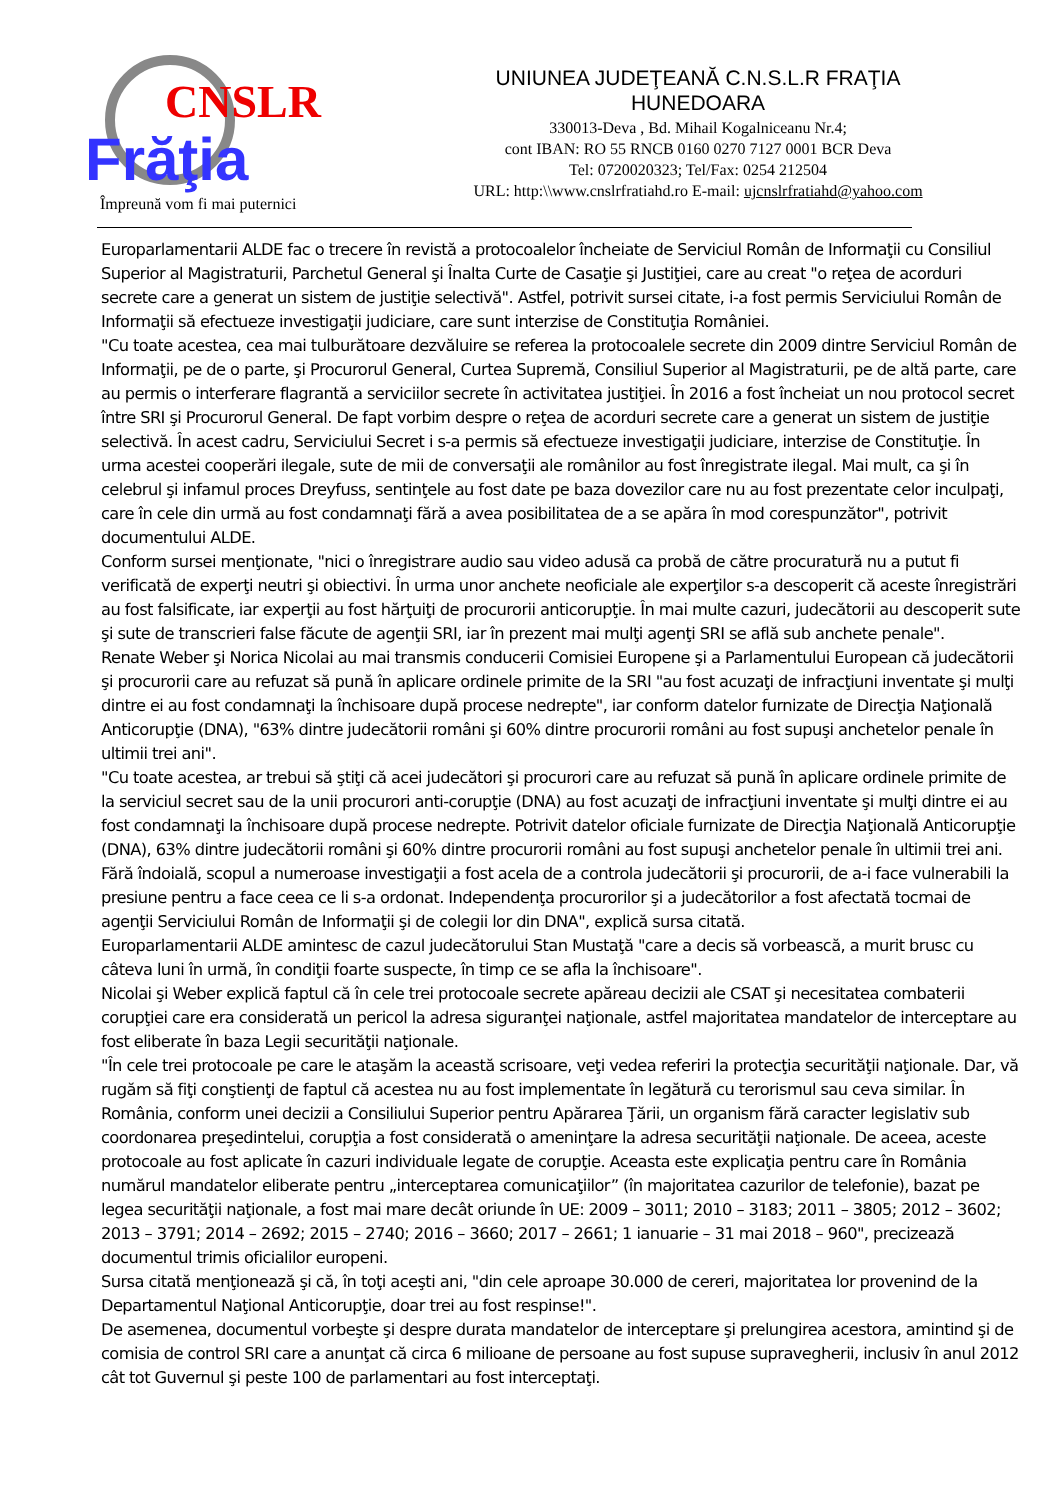CNSLR
Frăţia
Împreună vom fi mai puternici
UNIUNEA JUDEŢEANĂ C.N.S.L.R FRAŢIA
HUNEDOARA
330013-Deva , Bd. Mihail Kogalniceanu Nr.4;
cont IBAN: RO 55 RNCB 0160 0270 7127 0001 BCR Deva
Tel: 0720020323; Tel/Fax: 0254 212504
URL: http:\\www.cnslrfratiahd.ro E-mail: ujcnslrfratiahd@yahoo.com
Europarlamentarii ALDE fac o trecere în revistă a protocoalelor încheiate de Serviciul Român de Informaţii cu Consiliul Superior al Magistraturii, Parchetul General şi Înalta Curte de Casaţie şi Justiţiei, care au creat "o reţea de acorduri secrete care a generat un sistem de justiţie selectivă". Astfel, potrivit sursei citate, i-a fost permis Serviciului Român de Informaţii să efectueze investigaţii judiciare, care sunt interzise de Constituţia României.
"Cu toate acestea, cea mai tulburătoare dezvăluire se referea la protocoalele secrete din 2009 dintre Serviciul Român de Informaţii, pe de o parte, şi Procurorul General, Curtea Supremă, Consiliul Superior al Magistraturii, pe de altă parte, care au permis o interferare flagrantă a serviciilor secrete în activitatea justiţiei. În 2016 a fost încheiat un nou protocol secret între SRI şi Procurorul General. De fapt vorbim despre o reţea de acorduri secrete care a generat un sistem de justiţie selectivă. În acest cadru, Serviciului Secret i s-a permis să efectueze investigaţii judiciare, interzise de Constituţie. În urma acestei cooperări ilegale, sute de mii de conversaţii ale românilor au fost înregistrate ilegal. Mai mult, ca şi în celebrul şi infamul proces Dreyfuss, sentinţele au fost date pe baza dovezilor care nu au fost prezentate celor inculpaţi, care în cele din urmă au fost condamnaţi fără a avea posibilitatea de a se apăra în mod corespunzător", potrivit documentului ALDE.
Conform sursei menţionate, "nici o înregistrare audio sau video adusă ca probă de către procuratură nu a putut fi verificată de experţi neutri şi obiectivi. În urma unor anchete neoficiale ale experţilor s-a descoperit că aceste înregistrări au fost falsificate, iar experţii au fost hărţuiţi de procurorii anticorupţie. În mai multe cazuri, judecătorii au descoperit sute şi sute de transcrieri false făcute de agenţii SRI, iar în prezent mai mulţi agenţi SRI se află sub anchete penale".
Renate Weber şi Norica Nicolai au mai transmis conducerii Comisiei Europene şi a Parlamentului European că judecătorii şi procurorii care au refuzat să pună în aplicare ordinele primite de la SRI "au fost acuzaţi de infracţiuni inventate şi mulţi dintre ei au fost condamnaţi la închisoare după procese nedrepte", iar conform datelor furnizate de Direcţia Naţională Anticorupţie (DNA), "63% dintre judecătorii români şi 60% dintre procurorii români au fost supuşi anchetelor penale în ultimii trei ani".
"Cu toate acestea, ar trebui să ştiţi că acei judecători şi procurori care au refuzat să pună în aplicare ordinele primite de la serviciul secret sau de la unii procurori anti-corupţie (DNA) au fost acuzaţi de infracţiuni inventate şi mulţi dintre ei au fost condamnaţi la închisoare după procese nedrepte. Potrivit datelor oficiale furnizate de Direcţia Naţională Anticorupţie (DNA), 63% dintre judecătorii români şi 60% dintre procurorii români au fost supuşi anchetelor penale în ultimii trei ani. Fără îndoială, scopul a numeroase investigaţii a fost acela de a controla judecătorii şi procurorii, de a-i face vulnerabili la presiune pentru a face ceea ce li s-a ordonat. Independenţa procurorilor şi a judecătorilor a fost afectată tocmai de agenţii Serviciului Român de Informaţii şi de colegii lor din DNA", explică sursa citată.
Europarlamentarii ALDE amintesc de cazul judecătorului Stan Mustaţă "care a decis să vorbească, a murit brusc cu câteva luni în urmă, în condiţii foarte suspecte, în timp ce se afla la închisoare".
Nicolai şi Weber explică faptul că în cele trei protocoale secrete apăreau decizii ale CSAT şi necesitatea combaterii corupţiei care era considerată un pericol la adresa siguranţei naţionale, astfel majoritatea mandatelor de interceptare au fost eliberate în baza Legii securităţii naţionale.
"În cele trei protocoale pe care le ataşăm la această scrisoare, veţi vedea referiri la protecţia securităţii naţionale. Dar, vă rugăm să fiţi conştienţi de faptul că acestea nu au fost implementate în legătură cu terorismul sau ceva similar. În România, conform unei decizii a Consiliului Superior pentru Apărarea Ţării, un organism fără caracter legislativ sub coordonarea preşedintelui, corupţia a fost considerată o ameninţare la adresa securităţii naţionale. De aceea, aceste protocoale au fost aplicate în cazuri individuale legate de corupţie. Aceasta este explicaţia pentru care în România numărul mandatelor eliberate pentru „interceptarea comunicaţiilor” (în majoritatea cazurilor de telefonie), bazat pe legea securităţii naţionale, a fost mai mare decât oriunde în UE: 2009 – 3011; 2010 – 3183; 2011 – 3805; 2012 – 3602; 2013 – 3791; 2014 – 2692; 2015 – 2740; 2016 – 3660; 2017 – 2661; 1 ianuarie – 31 mai 2018 – 960", precizează documentul trimis oficialilor europeni.
Sursa citată menţionează şi că, în toţi aceşti ani, "din cele aproape 30.000 de cereri, majoritatea lor provenind de la Departamentul Naţional Anticorupţie, doar trei au fost respinse!".
De asemenea, documentul vorbeşte şi despre durata mandatelor de interceptare şi prelungirea acestora, amintind şi de comisia de control SRI care a anunţat că circa 6 milioane de persoane au fost supuse supravegherii, inclusiv în anul 2012 cât tot Guvernul şi peste 100 de parlamentari au fost interceptaţi.